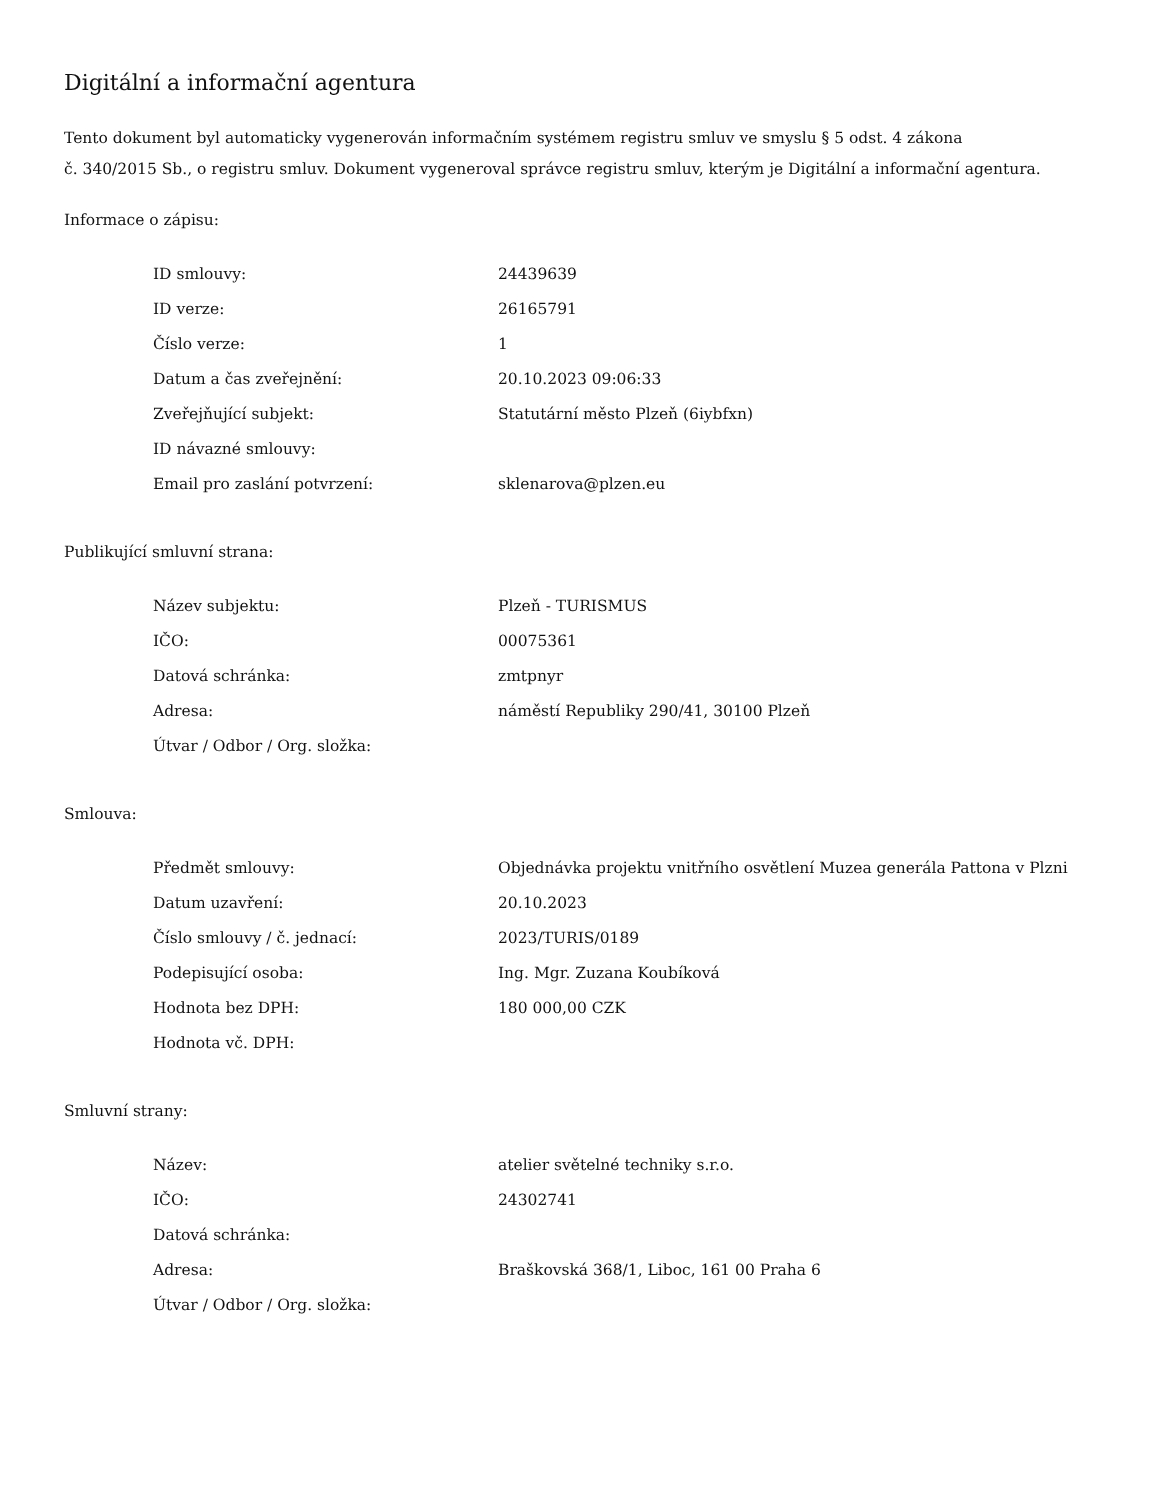Digitální a informační agentura
Tento dokument byl automaticky vygenerován informačním systémem registru smluv ve smyslu § 5 odst. 4 zákona
č. 340/2015 Sb., o registru smluv. Dokument vygeneroval správce registru smluv, kterým je Digitální a informační agentura.
Informace o zápisu:
| ID smlouvy: | 24439639 |
| ID verze: | 26165791 |
| Číslo verze: | 1 |
| Datum a čas zveřejnění: | 20.10.2023 09:06:33 |
| Zveřejňující subjekt: | Statutární město Plzeň (6iybfxn) |
| ID návazné smlouvy: | |
| Email pro zaslání potvrzení: | sklenarova@plzen.eu |
Publikující smluvní strana:
| Název subjektu: | Plzeň - TURISMUS |
| IČO: | 00075361 |
| Datová schránka: | zmtpnyr |
| Adresa: | náměstí Republiky 290/41, 30100 Plzeň |
| Útvar / Odbor / Org. složka: | |
Smlouva:
| Předmět smlouvy: | Objednávka projektu vnitřního osvětlení Muzea generála Pattona v Plzni |
| Datum uzavření: | 20.10.2023 |
| Číslo smlouvy / č. jednací: | 2023/TURIS/0189 |
| Podepisující osoba: | Ing. Mgr. Zuzana Koubíková |
| Hodnota bez DPH: | 180 000,00 CZK |
| Hodnota vč. DPH: | |
Smluvní strany:
| Název: | atelier světelné techniky s.r.o. |
| IČO: | 24302741 |
| Datová schránka: | |
| Adresa: | Braškovská 368/1, Liboc, 161 00 Praha 6 |
| Útvar / Odbor / Org. složka: | |